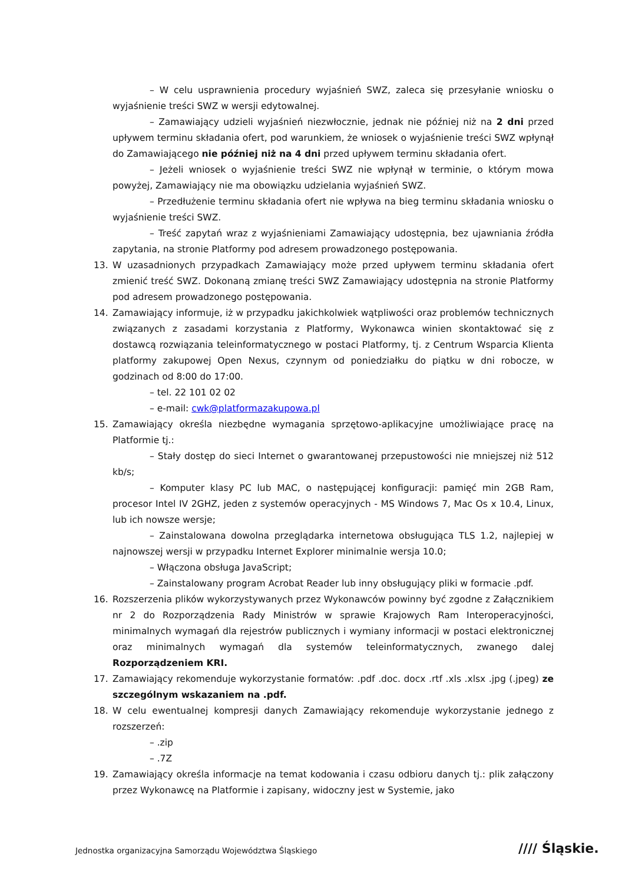– W celu usprawnienia procedury wyjaśnień SWZ, zaleca się przesyłanie wniosku o wyjaśnienie treści SWZ w wersji edytowalnej.
– Zamawiający udzieli wyjaśnień niezwłocznie, jednak nie później niż na 2 dni przed upływem terminu składania ofert, pod warunkiem, że wniosek o wyjaśnienie treści SWZ wpłynął do Zamawiającego nie później niż na 4 dni przed upływem terminu składania ofert.
– Jeżeli wniosek o wyjaśnienie treści SWZ nie wpłynął w terminie, o którym mowa powyżej, Zamawiający nie ma obowiązku udzielania wyjaśnień SWZ.
– Przedłużenie terminu składania ofert nie wpływa na bieg terminu składania wniosku o wyjaśnienie treści SWZ.
– Treść zapytań wraz z wyjaśnieniami Zamawiający udostępnia, bez ujawniania źródła zapytania, na stronie Platformy pod adresem prowadzonego postępowania.
13. W uzasadnionych przypadkach Zamawiający może przed upływem terminu składania ofert zmienić treść SWZ. Dokonaną zmianę treści SWZ Zamawiający udostępnia na stronie Platformy pod adresem prowadzonego postępowania.
14. Zamawiający informuje, iż w przypadku jakichkolwiek wątpliwości oraz problemów technicznych związanych z zasadami korzystania z Platformy, Wykonawca winien skontaktować się z dostawcą rozwiązania teleinformatycznego w postaci Platformy, tj. z Centrum Wsparcia Klienta platformy zakupowej Open Nexus, czynnym od poniedziałku do piątku w dni robocze, w godzinach od 8:00 do 17:00.
– tel. 22 101 02 02
– e-mail: cwk@platformazakupowa.pl
15. Zamawiający określa niezbędne wymagania sprzętowo-aplikacyjne umożliwiające pracę na Platformie tj.:
– Stały dostęp do sieci Internet o gwarantowanej przepustowości nie mniejszej niż 512 kb/s;
– Komputer klasy PC lub MAC, o następującej konfiguracji: pamięć min 2GB Ram, procesor Intel IV 2GHZ, jeden z systemów operacyjnych - MS Windows 7, Mac Os x 10.4, Linux, lub ich nowsze wersje;
– Zainstalowana dowolna przeglądarka internetowa obsługująca TLS 1.2, najlepiej w najnowszej wersji w przypadku Internet Explorer minimalnie wersja 10.0;
– Włączona obsługa JavaScript;
– Zainstalowany program Acrobat Reader lub inny obsługujący pliki w formacie .pdf.
16. Rozszerzenia plików wykorzystywanych przez Wykonawców powinny być zgodne z Załącznikiem nr 2 do Rozporządzenia Rady Ministrów w sprawie Krajowych Ram Interoperacyjności, minimalnych wymagań dla rejestrów publicznych i wymiany informacji w postaci elektronicznej oraz minimalnych wymagań dla systemów teleinformatycznych, zwanego dalej Rozporządzeniem KRI.
17. Zamawiający rekomenduje wykorzystanie formatów: .pdf .doc. docx .rtf .xls .xlsx .jpg (.jpeg) ze szczególnym wskazaniem na .pdf.
18. W celu ewentualnej kompresji danych Zamawiający rekomenduje wykorzystanie jednego z rozszerzeń:
– .zip
– .7Z
19. Zamawiający określa informacje na temat kodowania i czasu odbioru danych tj.: plik załączony przez Wykonawcę na Platformie i zapisany, widoczny jest w Systemie, jako
Jednostka organizacyjna Samorządu Województwa Śląskiego
//// Śląskie.